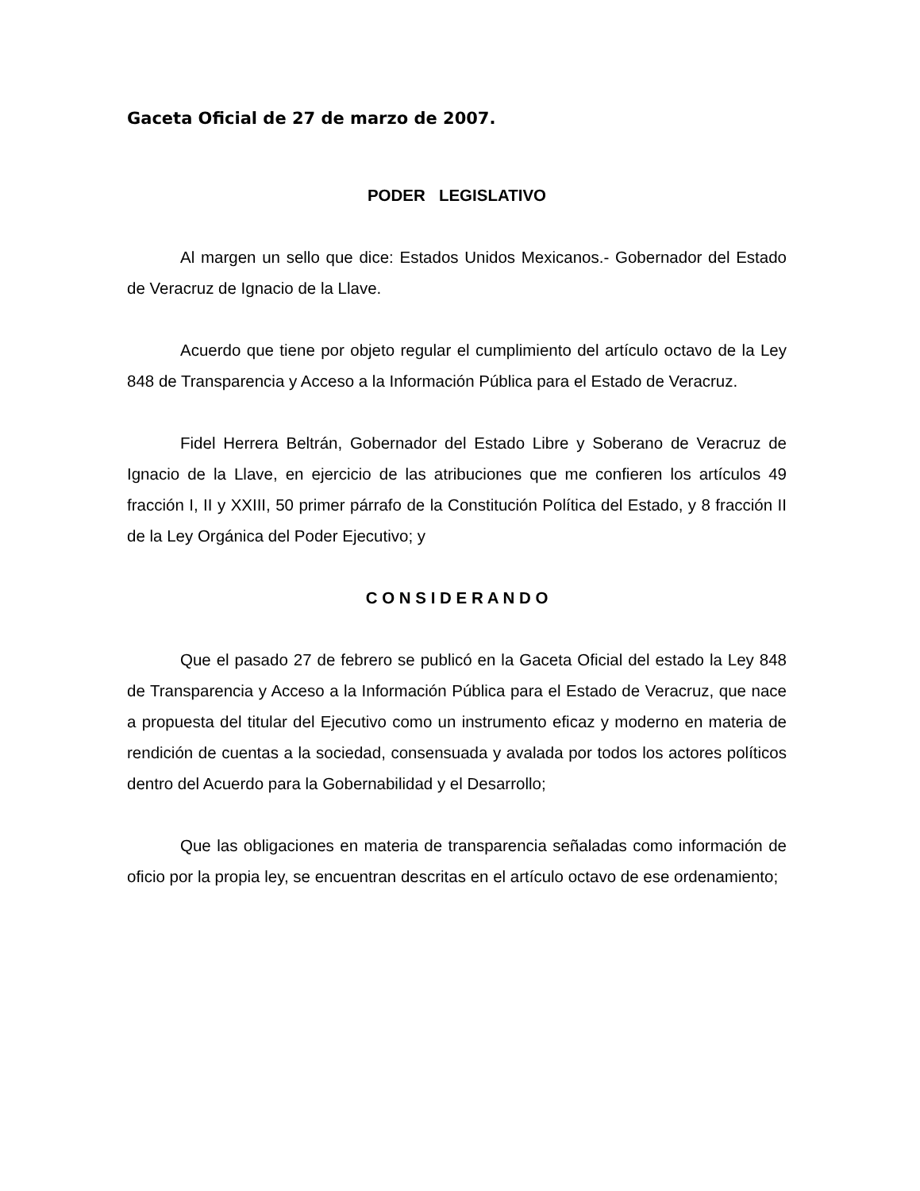Gaceta Oficial de 27 de marzo de 2007.
PODER LEGISLATIVO
Al margen un sello que dice: Estados Unidos Mexicanos.- Gobernador del Estado de Veracruz de Ignacio de la Llave.
Acuerdo que tiene por objeto regular el cumplimiento del artículo octavo de la Ley 848 de Transparencia y Acceso a la Información Pública para el Estado de Veracruz.
Fidel Herrera Beltrán, Gobernador del Estado Libre y Soberano de Veracruz de Ignacio de la Llave, en ejercicio de las atribuciones que me confieren los artículos 49 fracción I, II y XXIII, 50 primer párrafo de la Constitución Política del Estado, y 8 fracción II de la Ley Orgánica del Poder Ejecutivo; y
C O N S I D E R A N D O
Que el pasado 27 de febrero se publicó en la Gaceta Oficial del estado la Ley 848 de Transparencia y Acceso a la Información Pública para el Estado de Veracruz, que nace a propuesta del titular del Ejecutivo como un instrumento eficaz y moderno en materia de rendición de cuentas a la sociedad, consensuada y avalada por todos los actores políticos dentro del Acuerdo para la Gobernabilidad y el Desarrollo;
Que las obligaciones en materia de transparencia señaladas como información de oficio por la propia ley, se encuentran descritas en el artículo octavo de ese ordenamiento;